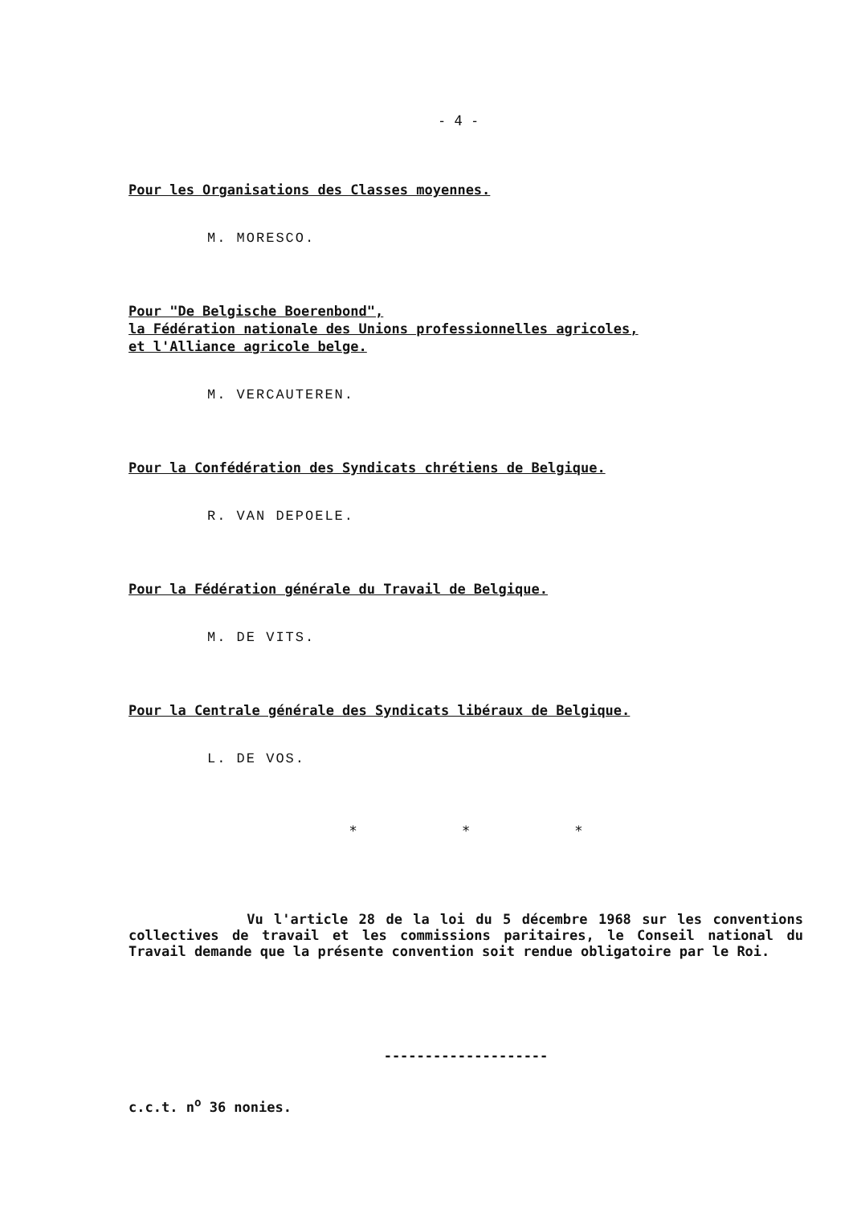- 4 -
Pour les Organisations des Classes moyennes.
M. MORESCO.
Pour "De Belgische Boerenbond",
la Fédération nationale des Unions professionnelles agricoles,
et l'Alliance agricole belge.
M. VERCAUTEREN.
Pour la Confédération des Syndicats chrétiens de Belgique.
R. VAN DEPOELE.
Pour la Fédération générale du Travail de Belgique.
M. DE VITS.
Pour la Centrale générale des Syndicats libéraux de Belgique.
L. DE VOS.
* * *
Vu l'article 28 de la loi du 5 décembre 1968 sur les conventions collectives de travail et les commissions paritaires, le Conseil national du Travail demande que la présente convention soit rendue obligatoire par le Roi.
--------------------
c.c.t. n<sup>o</sup> 36 nonies.